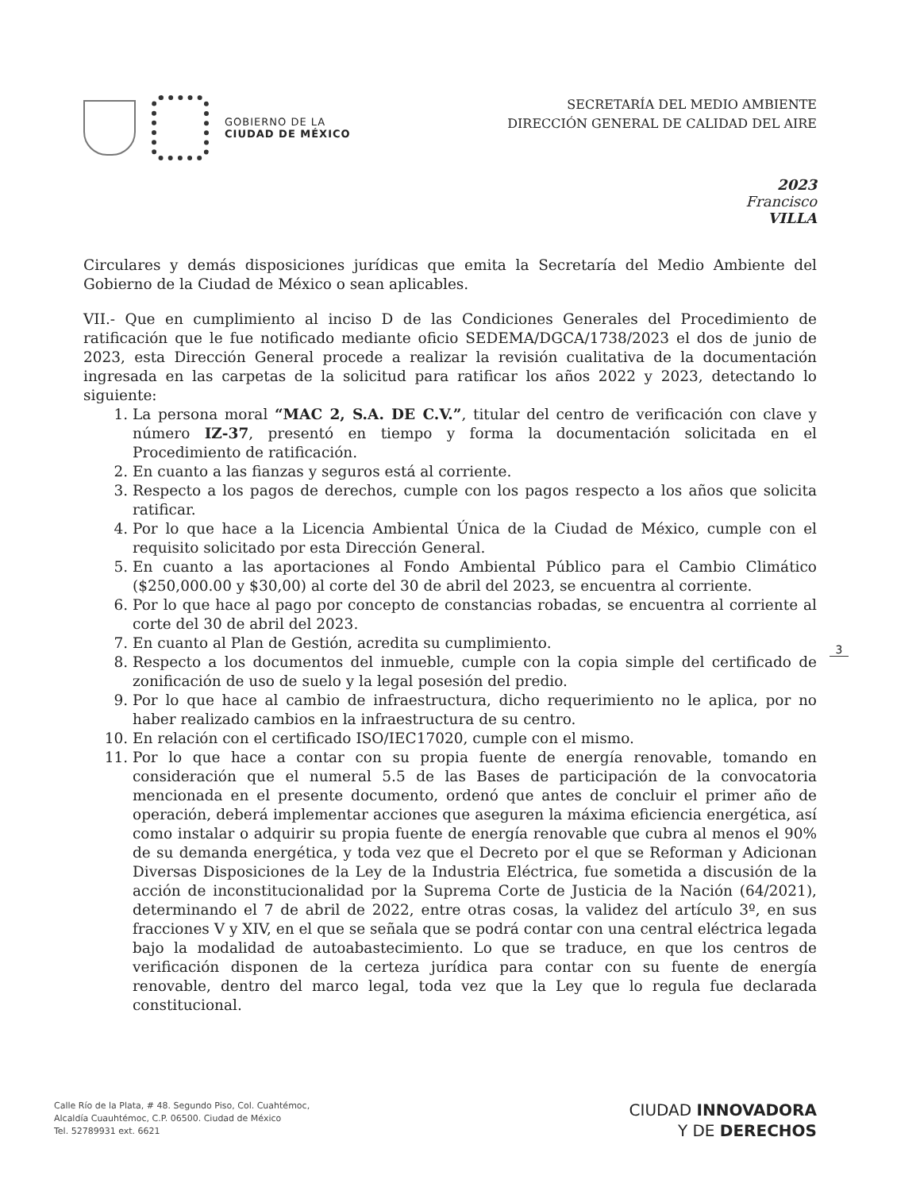GOBIERNO DE LA
CIUDAD DE MÉXICO
SECRETARÍA DEL MEDIO AMBIENTE
DIRECCIÓN GENERAL DE CALIDAD DEL AIRE
2023
Francisco
VILLA
Circulares y demás disposiciones jurídicas que emita la Secretaría del Medio Ambiente del Gobierno de la Ciudad de México o sean aplicables.
VII.- Que en cumplimiento al inciso D de las Condiciones Generales del Procedimiento de ratificación que le fue notificado mediante oficio SEDEMA/DGCA/1738/2023 el dos de junio de 2023, esta Dirección General procede a realizar la revisión cualitativa de la documentación ingresada en las carpetas de la solicitud para ratificar los años 2022 y 2023, detectando lo siguiente:
1. La persona moral “MAC 2, S.A. DE C.V.”, titular del centro de verificación con clave y número IZ-37, presentó en tiempo y forma la documentación solicitada en el Procedimiento de ratificación.
2. En cuanto a las fianzas y seguros está al corriente.
3. Respecto a los pagos de derechos, cumple con los pagos respecto a los años que solicita ratificar.
4. Por lo que hace a la Licencia Ambiental Única de la Ciudad de México, cumple con el requisito solicitado por esta Dirección General.
5. En cuanto a las aportaciones al Fondo Ambiental Público para el Cambio Climático ($250,000.00 y $30,00) al corte del 30 de abril del 2023, se encuentra al corriente.
6. Por lo que hace al pago por concepto de constancias robadas, se encuentra al corriente al corte del 30 de abril del 2023.
7. En cuanto al Plan de Gestión, acredita su cumplimiento.
8. Respecto a los documentos del inmueble, cumple con la copia simple del certificado de zonificación de uso de suelo y la legal posesión del predio.
9. Por lo que hace al cambio de infraestructura, dicho requerimiento no le aplica, por no haber realizado cambios en la infraestructura de su centro.
10. En relación con el certificado ISO/IEC17020, cumple con el mismo.
11. Por lo que hace a contar con su propia fuente de energía renovable, tomando en consideración que el numeral 5.5 de las Bases de participación de la convocatoria mencionada en el presente documento, ordenó que antes de concluir el primer año de operación, deberá implementar acciones que aseguren la máxima eficiencia energética, así como instalar o adquirir su propia fuente de energía renovable que cubra al menos el 90% de su demanda energética, y toda vez que el Decreto por el que se Reforman y Adicionan Diversas Disposiciones de la Ley de la Industria Eléctrica, fue sometida a discusión de la acción de inconstitucionalidad por la Suprema Corte de Justicia de la Nación (64/2021), determinando el 7 de abril de 2022, entre otras cosas, la validez del artículo 3º, en sus fracciones V y XIV, en el que se señala que se podrá contar con una central eléctrica legada bajo la modalidad de autoabastecimiento. Lo que se traduce, en que los centros de verificación disponen de la certeza jurídica para contar con su fuente de energía renovable, dentro del marco legal, toda vez que la Ley que lo regula fue declarada constitucional.
3
Calle Río de la Plata, # 48. Segundo Piso, Col. Cuahtémoc,
Alcaldía Cuauhtémoc, C.P. 06500. Ciudad de México
Tel. 52789931 ext. 6621
CIUDAD INNOVADORA
Y DE DERECHOS